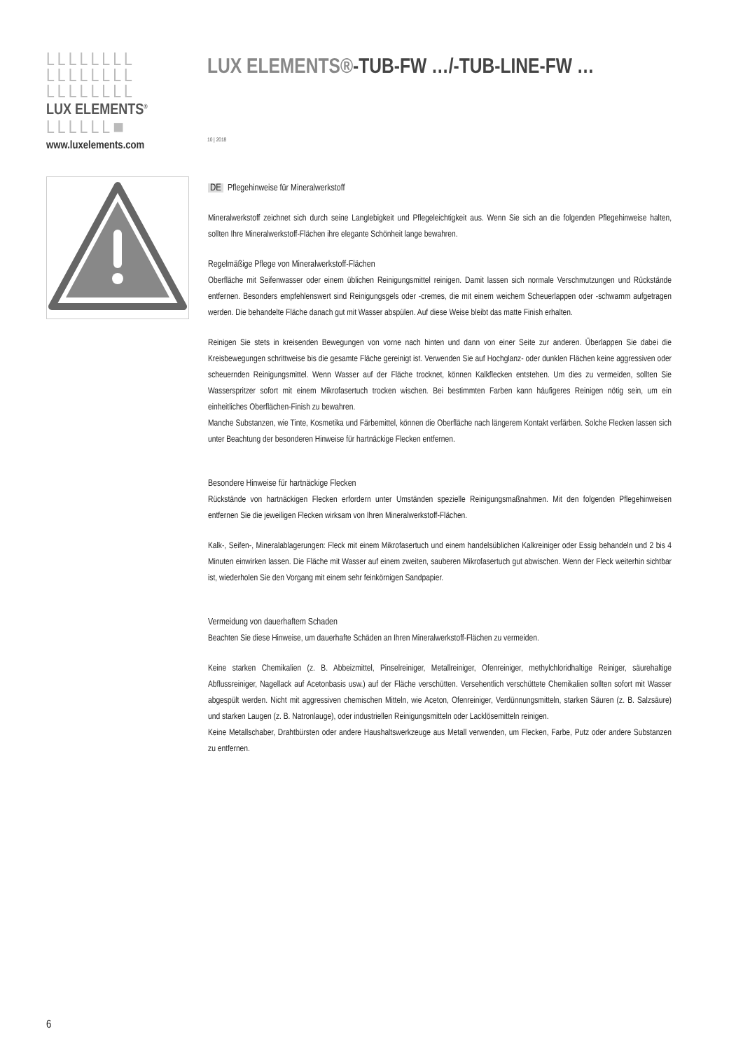LLLLLLLL
LLLLLLLL
LLLLLLLL
LUX ELEMENTS<sup>®</sup>
LLLLLL■
www.luxelements.com
LUX ELEMENTS®-TUB-FW …/-TUB-LINE-FW …
10 | 2018
DE Pflegehinweise für Mineralwerkstoff
Mineralwerkstoff zeichnet sich durch seine Langlebigkeit und Pflegeleichtigkeit aus. Wenn Sie sich an die folgenden Pflegehinweise halten, sollten Ihre Mineralwerkstoff-Flächen ihre elegante Schönheit lange bewahren.
Regelmäßige Pflege von Mineralwerkstoff-Flächen
Oberfläche mit Seifenwasser oder einem üblichen Reinigungsmittel reinigen. Damit lassen sich normale Verschmutzungen und Rückstände entfernen. Besonders empfehlenswert sind Reinigungsgels oder -cremes, die mit einem weichem Scheuerlappen oder -schwamm aufgetragen werden. Die behandelte Fläche danach gut mit Wasser abspülen. Auf diese Weise bleibt das matte Finish erhalten.
Reinigen Sie stets in kreisenden Bewegungen von vorne nach hinten und dann von einer Seite zur anderen. Überlappen Sie dabei die Kreisbewegungen schrittweise bis die gesamte Fläche gereinigt ist. Verwenden Sie auf Hochglanz- oder dunklen Flächen keine aggressiven oder scheuernden Reinigungsmittel. Wenn Wasser auf der Fläche trocknet, können Kalkflecken entstehen. Um dies zu vermeiden, sollten Sie Wasserspritzer sofort mit einem Mikrofasertuch trocken wischen. Bei bestimmten Farben kann häufigeres Reinigen nötig sein, um ein einheitliches Oberflächen-Finish zu bewahren.
Manche Substanzen, wie Tinte, Kosmetika und Färbemittel, können die Oberfläche nach längerem Kontakt verfärben. Solche Flecken lassen sich unter Beachtung der besonderen Hinweise für hartnäckige Flecken entfernen.
Besondere Hinweise für hartnäckige Flecken
Rückstände von hartnäckigen Flecken erfordern unter Umständen spezielle Reinigungsmaßnahmen. Mit den folgenden Pflegehinweisen entfernen Sie die jeweiligen Flecken wirksam von Ihren Mineralwerkstoff-Flächen.
Kalk-, Seifen-, Mineralablagerungen: Fleck mit einem Mikrofasertuch und einem handelsüblichen Kalkreiniger oder Essig behandeln und 2 bis 4 Minuten einwirken lassen. Die Fläche mit Wasser auf einem zweiten, sauberen Mikrofasertuch gut abwischen. Wenn der Fleck weiterhin sichtbar ist, wiederholen Sie den Vorgang mit einem sehr feinkörnigen Sandpapier.
Vermeidung von dauerhaftem Schaden
Beachten Sie diese Hinweise, um dauerhafte Schäden an Ihren Mineralwerkstoff-Flächen zu vermeiden.
Keine starken Chemikalien (z. B. Abbeizmittel, Pinselreiniger, Metallreiniger, Ofenreiniger, methylchloridhaltige Reiniger, säurehaltige Abflussreiniger, Nagellack auf Acetonbasis usw.) auf der Fläche verschütten. Versehentlich verschüttete Chemikalien sollten sofort mit Wasser abgespült werden. Nicht mit aggressiven chemischen Mitteln, wie Aceton, Ofenreiniger, Verdünnungsmitteln, starken Säuren (z. B. Salzsäure) und starken Laugen (z. B. Natronlauge), oder industriellen Reinigungsmitteln oder Lacklösemitteln reinigen.
Keine Metallschaber, Drahtbürsten oder andere Haushaltswerkzeuge aus Metall verwenden, um Flecken, Farbe, Putz oder andere Substanzen zu entfernen.
6